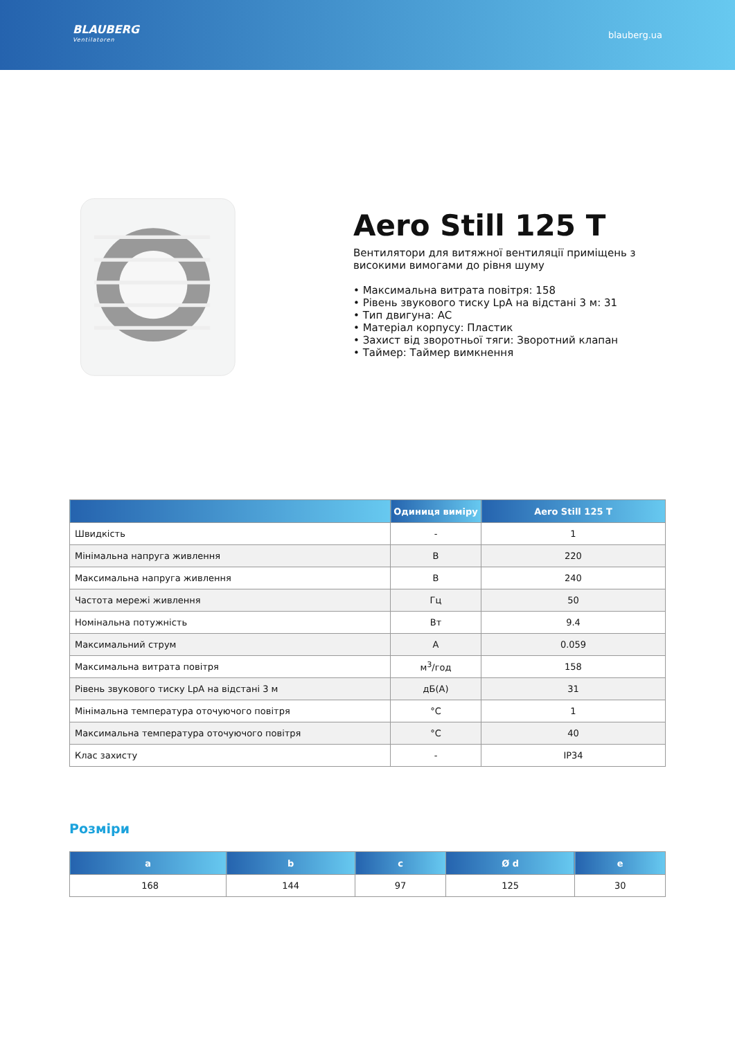BLAUBERG
Ventilatoren
blauberg.ua
Aero Still 125 T
Вентилятори для витяжної вентиляції приміщень з високими вимогами до рівня шуму
• Максимальна витрата повітря: 158
• Рівень звукового тиску LpA на відстані 3 м: 31
• Тип двигуна: AC
• Матеріал корпусу: Пластик
• Захист від зворотньої тяги: Зворотний клапан
• Таймер: Таймер вимкнення
| | Одиниця виміру | Aero Still 125 T |
| --- | --- | --- |
| Швидкість | - | 1 |
| Мінімальна напруга живлення | В | 220 |
| Максимальна напруга живлення | В | 240 |
| Частота мережі живлення | Гц | 50 |
| Номінальна потужність | Вт | 9.4 |
| Максимальний струм | А | 0.059 |
| Максимальна витрата повітря | м<sup>3</sup>/год | 158 |
| Рівень звукового тиску LpA на відстані 3 м | дБ(А) | 31 |
| Мінімальна температура оточуючого повітря | °C | 1 |
| Максимальна температура оточуючого повітря | °C | 40 |
| Клас захисту | - | IP34 |
Розміри
| a | b | c | Ø d | e |
| --- | --- | --- | --- | --- |
| 168 | 144 | 97 | 125 | 30 |